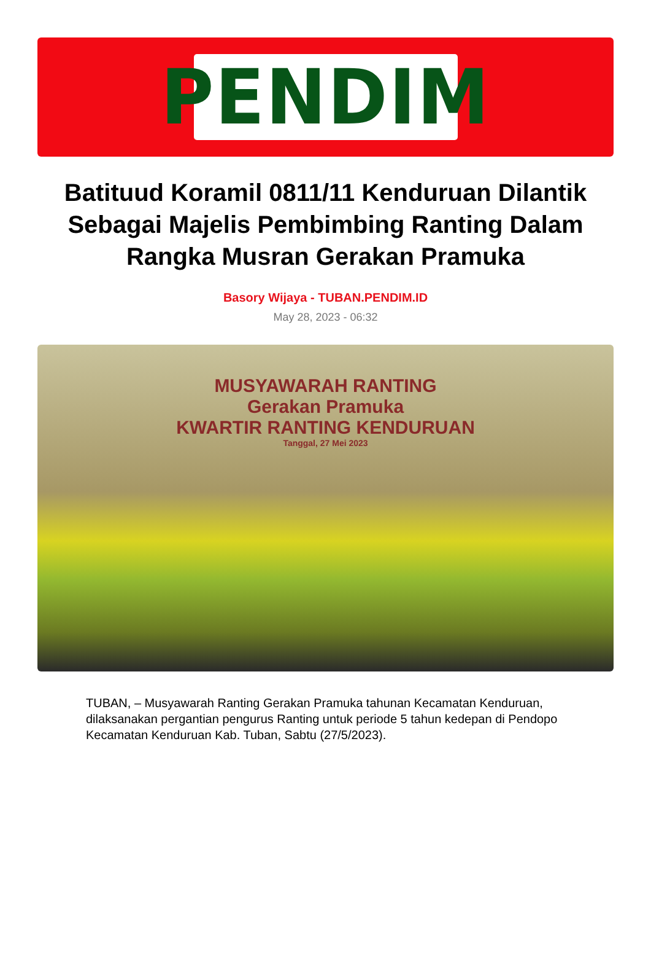PENDIM
Batituud Koramil 0811/11 Kenduruan Dilantik Sebagai Majelis Pembimbing Ranting Dalam Rangka Musran Gerakan Pramuka
Basory Wijaya - TUBAN.PENDIM.ID
May 28, 2023 - 06:32
MUSYAWARAH RANTING
Gerakan Pramuka
KWARTIR RANTING KENDURUAN
Tanggal, 27 Mei 2023
TUBAN, – Musyawarah Ranting Gerakan Pramuka tahunan Kecamatan Kenduruan, dilaksanakan pergantian pengurus Ranting untuk periode 5 tahun kedepan di Pendopo Kecamatan Kenduruan Kab. Tuban, Sabtu (27/5/2023).